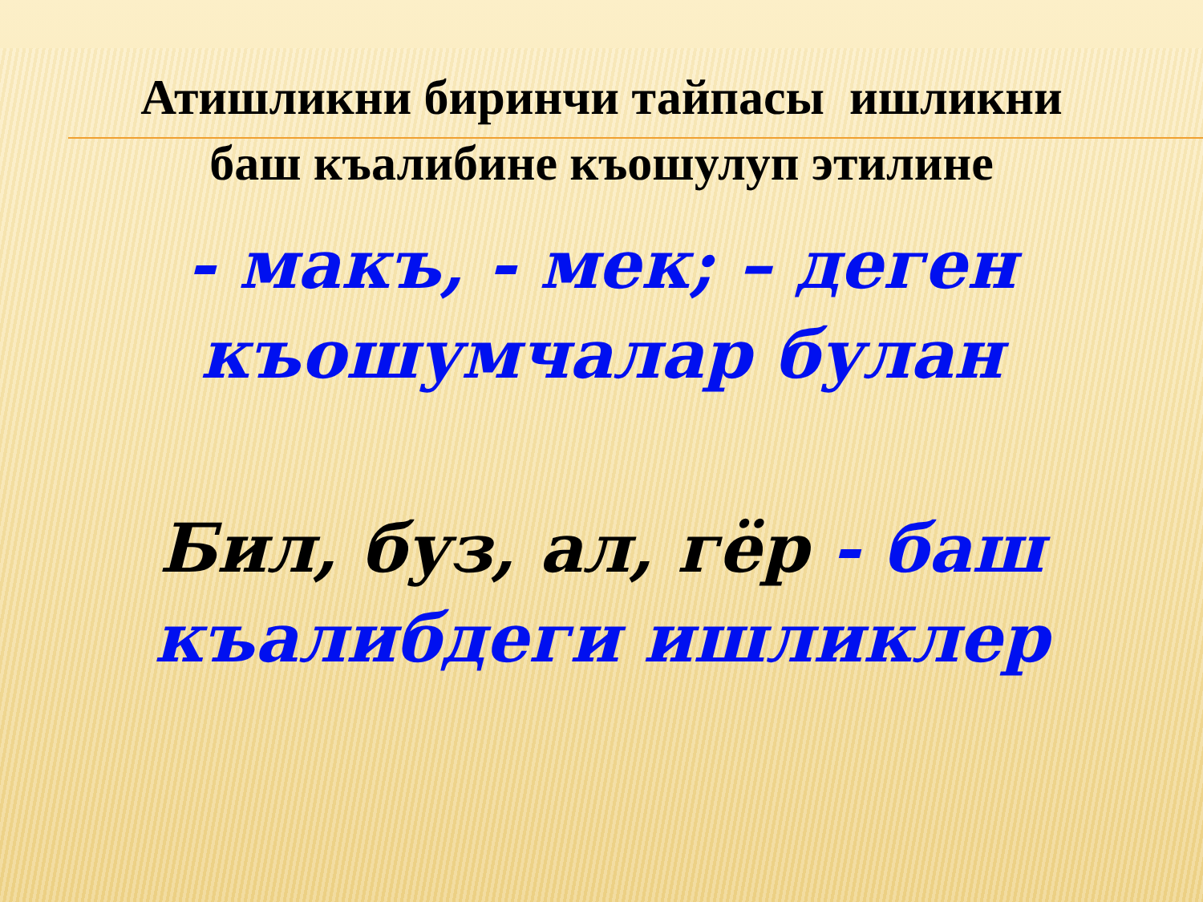Атишликни биринчи тайпасы ишликни
баш къалибине къошулуп этилине
- макъ, - мек; – деген
къошумчалар булан
Бил, буз, ал, гёр - баш
къалибдеги ишликлер